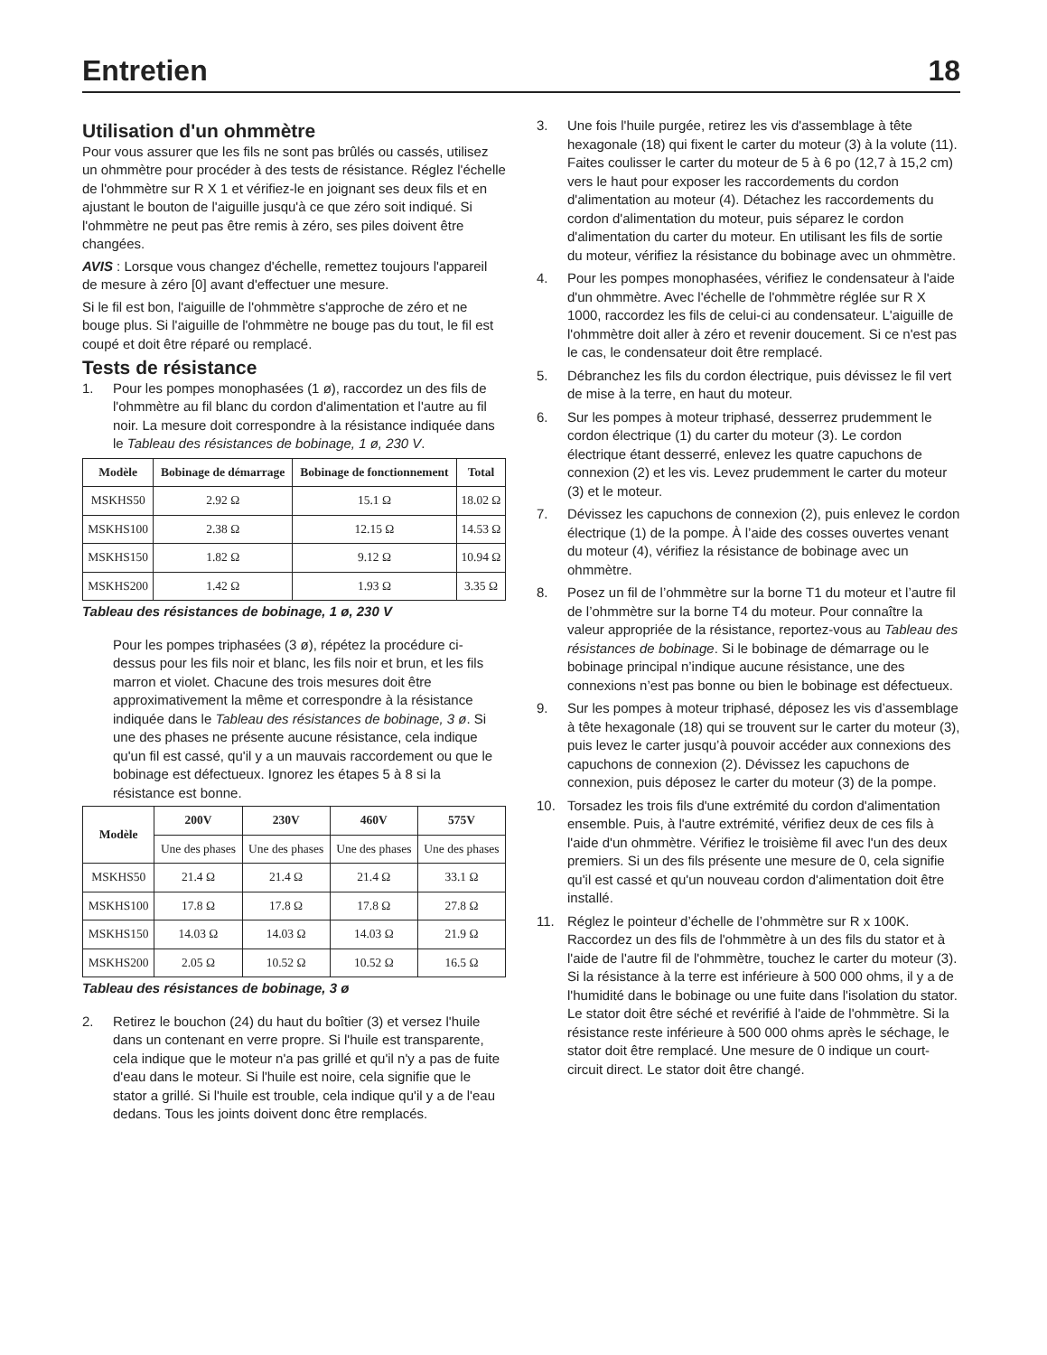Entretien
18
Utilisation d'un ohmmètre
Pour vous assurer que les fils ne sont pas brûlés ou cassés, utilisez un ohmmètre pour procéder à des tests de résistance. Réglez l'échelle de l'ohmmètre sur R X 1 et vérifiez-le en joignant ses deux fils et en ajustant le bouton de l'aiguille jusqu'à ce que zéro soit indiqué. Si l'ohmmètre ne peut pas être remis à zéro, ses piles doivent être changées.
AVIS : Lorsque vous changez d'échelle, remettez toujours l'appareil de mesure à zéro [0] avant d'effectuer une mesure.
Si le fil est bon, l'aiguille de l'ohmmètre s'approche de zéro et ne bouge plus. Si l'aiguille de l'ohmmètre ne bouge pas du tout, le fil est coupé et doit être réparé ou remplacé.
Tests de résistance
1. Pour les pompes monophasées (1 ø), raccordez un des fils de l'ohmmètre au fil blanc du cordon d'alimentation et l'autre au fil noir. La mesure doit correspondre à la résistance indiquée dans le Tableau des résistances de bobinage, 1 ø, 230 V.
| Modèle | Bobinage de démarrage | Bobinage de fonctionnement | Total |
| --- | --- | --- | --- |
| MSKHS50 | 2.92 Ω | 15.1 Ω | 18.02 Ω |
| MSKHS100 | 2.38 Ω | 12.15 Ω | 14.53 Ω |
| MSKHS150 | 1.82 Ω | 9.12 Ω | 10.94 Ω |
| MSKHS200 | 1.42 Ω | 1.93 Ω | 3.35 Ω |
Tableau des résistances de bobinage, 1 ø, 230 V
Pour les pompes triphasées (3 ø), répétez la procédure ci-dessus pour les fils noir et blanc, les fils noir et brun, et les fils marron et violet. Chacune des trois mesures doit être approximativement la même et correspondre à la résistance indiquée dans le Tableau des résistances de bobinage, 3 ø. Si une des phases ne présente aucune résistance, cela indique qu'un fil est cassé, qu'il y a un mauvais raccordement ou que le bobinage est défectueux. Ignorez les étapes 5 à 8 si la résistance est bonne.
| Modèle | 200V | 230V | 460V | 575V |
| --- | --- | --- | --- | --- |
| | Une des phases | Une des phases | Une des phases | Une des phases |
| MSKHS50 | 21.4 Ω | 21.4 Ω | 21.4 Ω | 33.1 Ω |
| MSKHS100 | 17.8 Ω | 17.8 Ω | 17.8 Ω | 27.8 Ω |
| MSKHS150 | 14.03 Ω | 14.03 Ω | 14.03 Ω | 21.9 Ω |
| MSKHS200 | 2.05 Ω | 10.52 Ω | 10.52 Ω | 16.5 Ω |
Tableau des résistances de bobinage, 3 ø
2. Retirez le bouchon (24) du haut du boîtier (3) et versez l'huile dans un contenant en verre propre. Si l'huile est transparente, cela indique que le moteur n'a pas grillé et qu'il n'y a pas de fuite d'eau dans le moteur. Si l'huile est noire, cela signifie que le stator a grillé. Si l'huile est trouble, cela indique qu'il y a de l'eau dedans. Tous les joints doivent donc être remplacés.
3. Une fois l'huile purgée, retirez les vis d'assemblage à tête hexagonale (18) qui fixent le carter du moteur (3) à la volute (11). Faites coulisser le carter du moteur de 5 à 6 po (12,7 à 15,2 cm) vers le haut pour exposer les raccordements du cordon d'alimentation au moteur (4). Détachez les raccordements du cordon d'alimentation du moteur, puis séparez le cordon d'alimentation du carter du moteur. En utilisant les fils de sortie du moteur, vérifiez la résistance du bobinage avec un ohmmètre.
4. Pour les pompes monophasées, vérifiez le condensateur à l'aide d'un ohmmètre. Avec l'échelle de l'ohmmètre réglée sur R X 1000, raccordez les fils de celui-ci au condensateur. L'aiguille de l'ohmmètre doit aller à zéro et revenir doucement. Si ce n'est pas le cas, le condensateur doit être remplacé.
5. Débranchez les fils du cordon électrique, puis dévissez le fil vert de mise à la terre, en haut du moteur.
6. Sur les pompes à moteur triphasé, desserrez prudemment le cordon électrique (1) du carter du moteur (3). Le cordon électrique étant desserré, enlevez les quatre capuchons de connexion (2) et les vis. Levez prudemment le carter du moteur (3) et le moteur.
7. Dévissez les capuchons de connexion (2), puis enlevez le cordon électrique (1) de la pompe. À l’aide des cosses ouvertes venant du moteur (4), vérifiez la résistance de bobinage avec un ohmmètre.
8. Posez un fil de l’ohmmètre sur la borne T1 du moteur et l’autre fil de l’ohmmètre sur la borne T4 du moteur. Pour connaître la valeur appropriée de la résistance, reportez-vous au Tableau des résistances de bobinage. Si le bobinage de démarrage ou le bobinage principal n’indique aucune résistance, une des connexions n’est pas bonne ou bien le bobinage est défectueux.
9. Sur les pompes à moteur triphasé, déposez les vis d’assemblage à tête hexagonale (18) qui se trouvent sur le carter du moteur (3), puis levez le carter jusqu’à pouvoir accéder aux connexions des capuchons de connexion (2). Dévissez les capuchons de connexion, puis déposez le carter du moteur (3) de la pompe.
10. Torsadez les trois fils d'une extrémité du cordon d'alimentation ensemble. Puis, à l'autre extrémité, vérifiez deux de ces fils à l'aide d'un ohmmètre. Vérifiez le troisième fil avec l'un des deux premiers. Si un des fils présente une mesure de 0, cela signifie qu'il est cassé et qu'un nouveau cordon d'alimentation doit être installé.
11. Réglez le pointeur d’échelle de l’ohmmètre sur R x 100K. Raccordez un des fils de l'ohmmètre à un des fils du stator et à l'aide de l'autre fil de l'ohmmètre, touchez le carter du moteur (3). Si la résistance à la terre est inférieure à 500 000 ohms, il y a de l'humidité dans le bobinage ou une fuite dans l'isolation du stator. Le stator doit être séché et revérifié à l'aide de l'ohmmètre. Si la résistance reste inférieure à 500 000 ohms après le séchage, le stator doit être remplacé. Une mesure de 0 indique un court-circuit direct. Le stator doit être changé.